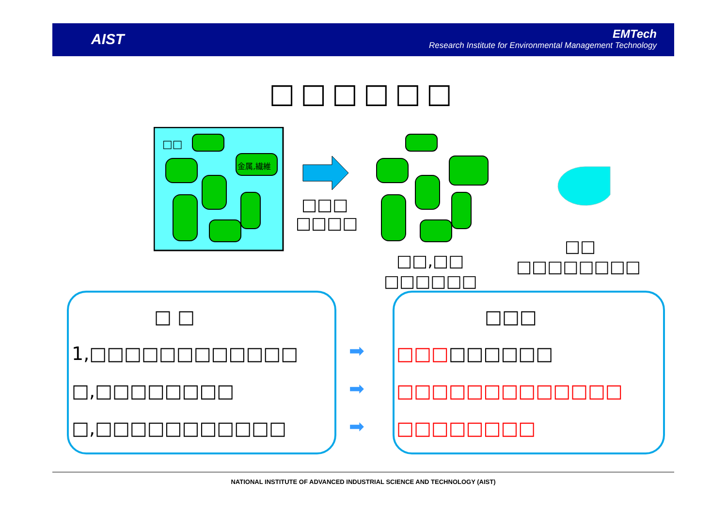AIST
EMTech
Research Institute for Environmental Management Technology
□□□□□□
□□
金属,繊維
□□□
□□□□
□□
□□,□□ □□□□□□□□
□□□□□□
□ □ □□□
1,□□□□□□□□□□□□
□,□□□□□□□□
□,□□□□□□□□□□□
➡
➡
➡
□□□□□□□□□
□□□□□□□□□□□□□
□□□□□□□□
NATIONAL INSTITUTE OF ADVANCED INDUSTRIAL SCIENCE AND TECHNOLOGY (AIST)